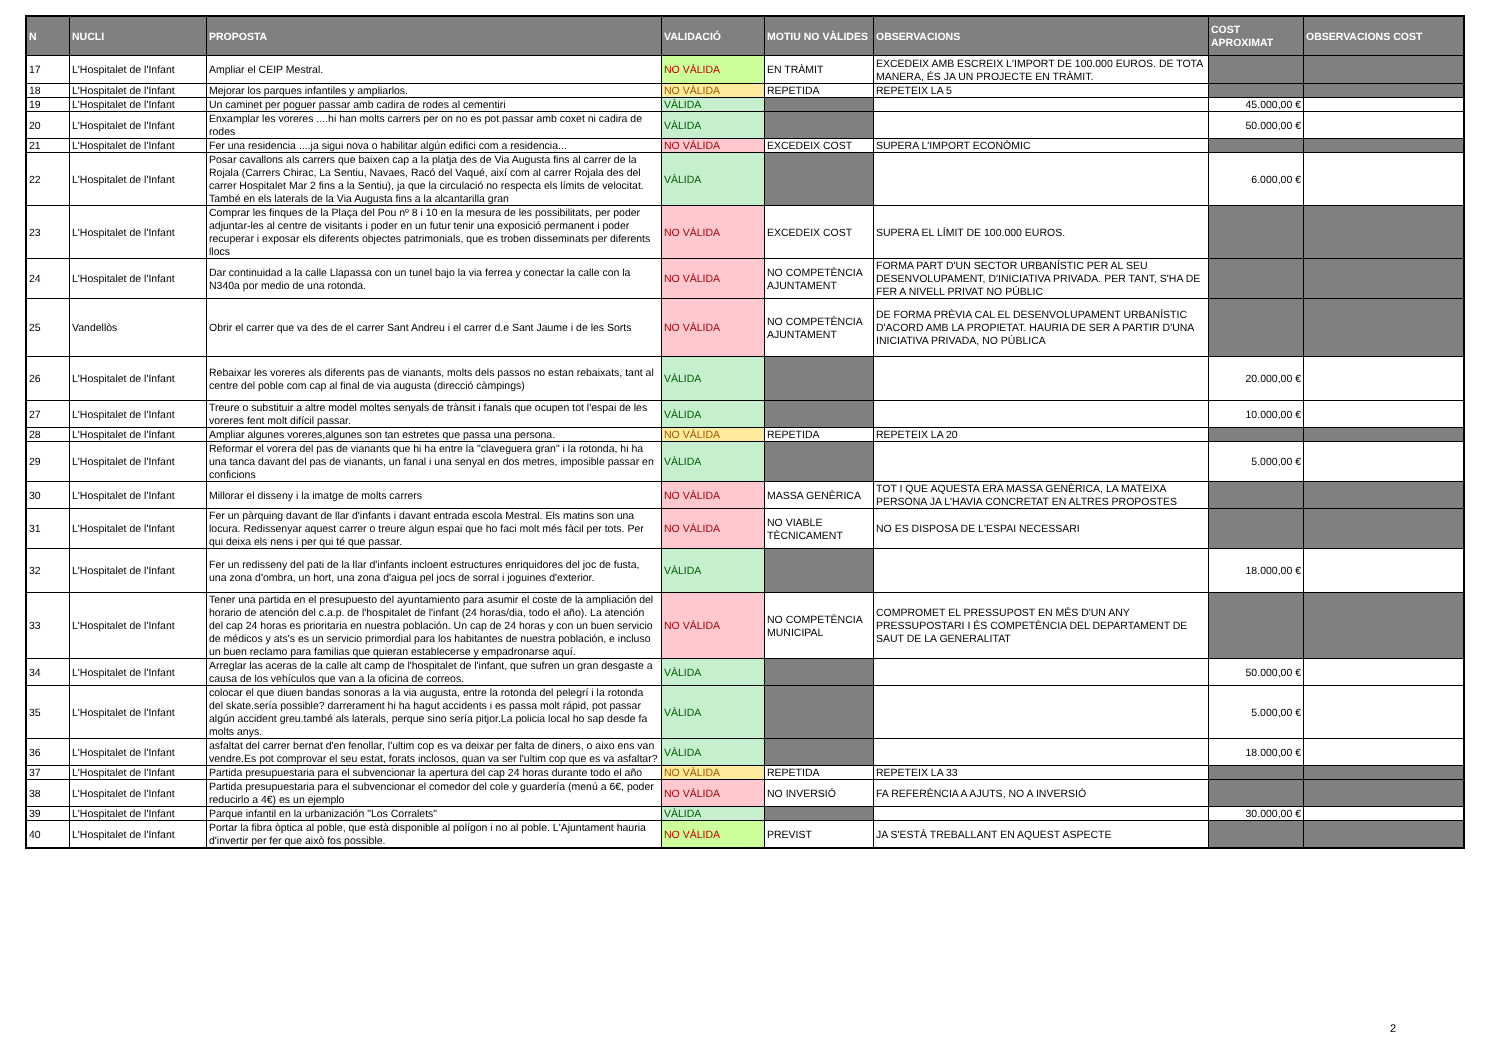| N | NUCLI | PROPOSTA | VALIDACIÓ | MOTIU NO VÀLIDES | OBSERVACIONS | COST APROXIMAT | OBSERVACIONS COST |
| --- | --- | --- | --- | --- | --- | --- | --- |
| 17 | L'Hospitalet de l'Infant | Ampliar el CEIP Mestral. | NO VÀLIDA | EN TRÀMIT | EXCEDEIX AMB ESCREIX L'IMPORT DE 100.000 EUROS. DE TOTA MANERA, ÉS JA UN PROJECTE EN TRÀMIT. | | |
| 18 | L'Hospitalet de l'Infant | Mejorar los parques infantiles y ampliarlos. | NO VÀLIDA | REPETIDA | REPETEIX LA 5 | | |
| 19 | L'Hospitalet de l'Infant | Un caminet per poguer passar amb cadira de rodes al cementiri | VÀLIDA | | | 45.000,00 € | |
| 20 | L'Hospitalet de l'Infant | Enxamplar les voreres ....hi han molts carrers per on no es pot passar amb coxet ni cadira de rodes | VÀLIDA | | | 50.000,00 € | |
| 21 | L'Hospitalet de l'Infant | Fer una residencia ....ja sigui nova o habilitar algún edifici com a residencia... | NO VÀLIDA | EXCEDEIX COST | SUPERA L'IMPORT ECONÒMIC | | |
| 22 | L'Hospitalet de l'Infant | Posar cavallons als carrers que baixen cap a la platja des de Via Augusta fins al carrer de la Rojala (Carrers Chirac, La Sentiu, Navaes, Racó del Vaqué, així com al carrer Rojala des del carrer Hospitalet Mar 2 fins a la Sentiu), ja que la circulació no respecta els límits de velocitat. També en els laterals de la Via Augusta fins a la alcantarilla gran | VÀLIDA | | | 6.000,00 € | |
| 23 | L'Hospitalet de l'Infant | Comprar les finques de la Plaça del Pou nº 8 i 10 en la mesura de les possibilitats, per poder adjuntar-les al centre de visitants i poder en un futur tenir una exposició permanent i poder recuperar i exposar els diferents objectes patrimonials, que es troben disseminats per diferents llocs | NO VÀLIDA | EXCEDEIX COST | SUPERA EL LÍMIT DE 100.000 EUROS. | | |
| 24 | L'Hospitalet de l'Infant | Dar continuidad a la calle Llapassa con un tunel bajo la via ferrea y conectar la calle con la N340a por medio de una rotonda. | NO VÀLIDA | NO COMPETÈNCIA AJUNTAMENT | FORMA PART D'UN SECTOR URBANÍSTIC PER AL SEU DESENVOLUPAMENT, D'INICIATIVA PRIVADA. PER TANT, S'HA DE FER A NIVELL PRIVAT NO PÚBLIC | | |
| 25 | Vandellòs | Obrir el carrer que va des de el carrer Sant Andreu i el carrer d.e Sant Jaume i de les Sorts | NO VÀLIDA | NO COMPETÈNCIA AJUNTAMENT | DE FORMA PRÈVIA CAL EL DESENVOLUPAMENT URBANÍSTIC D'ACORD AMB LA PROPIETAT. HAURIA DE SER A PARTIR D'UNA INICIATIVA PRIVADA, NO PÚBLICA | | |
| 26 | L'Hospitalet de l'Infant | Rebaixar les voreres als diferents pas de vianants, molts dels passos no estan rebaixats, tant al centre del poble com cap al final de via augusta (direcció càmpings) | VÀLIDA | | | 20.000,00 € | |
| 27 | L'Hospitalet de l'Infant | Treure o substituir a altre model moltes senyals de trànsit i fanals que ocupen tot l'espai de les voreres fent molt difícil passar. | VÀLIDA | | | 10.000,00 € | |
| 28 | L'Hospitalet de l'Infant | Ampliar algunes voreres,algunes son tan estretes que passa una persona. | NO VÀLIDA | REPETIDA | REPETEIX LA 20 | | |
| 29 | L'Hospitalet de l'Infant | Reformar el vorera del pas de vianants que hi ha entre la "claveguera gran" i la rotonda, hi ha una tanca davant del pas de vianants, un fanal i una senyal en dos metres, imposible passar en conficions | VÀLIDA | | | 5.000,00 € | |
| 30 | L'Hospitalet de l'Infant | Millorar el disseny i la imatge de molts carrers | NO VÀLIDA | MASSA GENÈRICA | TOT I QUE AQUESTA ERA MASSA GENÈRICA, LA MATEIXA PERSONA JA L'HAVIA CONCRETAT EN ALTRES PROPOSTES | | |
| 31 | L'Hospitalet de l'Infant | Fer un pàrquing davant de llar d'infants i davant entrada escola Mestral. Els matins son una locura. Redissenyar aquest carrer o treure algun espai que ho faci molt més fàcil per tots. Per qui deixa els nens i per qui té que passar. | NO VÀLIDA | NO VIABLE TÈCNICAMENT | NO ES DISPOSA DE L'ESPAI NECESSARI | | |
| 32 | L'Hospitalet de l'Infant | Fer un redisseny del pati de la llar d'infants incloent estructures enriquidores del joc de fusta, una zona d'ombra, un hort, una zona d'aigua pel jocs de sorral i joguines d'exterior. | VÀLIDA | | | 18.000,00 € | |
| 33 | L'Hospitalet de l'Infant | Tener una partida en el presupuesto del ayuntamiento para asumir el coste de la ampliación del horario de atención del c.a.p. de l'hospitalet de l'infant (24 horas/dia, todo el año). La atención del cap 24 horas es prioritaria en nuestra población. Un cap de 24 horas y con un buen servicio de médicos y ats's es un servicio primordial para los habitantes de nuestra población, e incluso un buen reclamo para familias que quieran establecerse y empadronarse aquí. | NO VÀLIDA | NO COMPETÈNCIA MUNICIPAL | COMPROMET EL PRESSUPOST EN MÉS D'UN ANY PRESSUPOSTARI I ÉS COMPETÈNCIA DEL DEPARTAMENT DE SAUT DE LA GENERALITAT | | |
| 34 | L'Hospitalet de l'Infant | Arreglar las aceras de la calle alt camp de l'hospitalet de l'infant, que sufren un gran desgaste a causa de los vehículos que van a la oficina de correos. | VÀLIDA | | | 50.000,00 € | |
| 35 | L'Hospitalet de l'Infant | colocar el que diuen bandas sonoras a la via augusta, entre la rotonda del pelegrí i la rotonda del skate.sería possible? darrerament hi ha hagut accidents i es passa molt rápid, pot passar algún accident greu.també als laterals, perque sino sería pitjor.La policia local ho sap desde fa molts anys. | VÀLIDA | | | 5.000,00 € | |
| 36 | L'Hospitalet de l'Infant | asfaltat del carrer bernat d'en fenollar, l'ultim cop es va deixar per falta de diners, o aixo ens van vendre.Es pot comprovar el seu estat, forats inclosos, quan va ser l'ultim cop que es va asfaltar? | VÀLIDA | | | 18.000,00 € | |
| 37 | L'Hospitalet de l'Infant | Partida presupuestaria para el subvencionar la apertura del cap 24 horas durante todo el año | NO VÀLIDA | REPETIDA | REPETEIX LA 33 | | |
| 38 | L'Hospitalet de l'Infant | Partida presupuestaria para el subvencionar el comedor del cole y guardería (menú a 6€, poder reducirlo a 4€) es un ejemplo | NO VÀLIDA | NO INVERSIÓ | FA REFERÈNCIA A AJUTS, NO A INVERSIÓ | | |
| 39 | L'Hospitalet de l'Infant | Parque infantil en la urbanización "Los Corralets" | VÀLIDA | | | 30.000,00 € | |
| 40 | L'Hospitalet de l'Infant | Portar la fibra òptica al poble, que està disponible al polígon i no al poble. L'Ajuntament hauria d'invertir per fer que això fos possible. | NO VÀLIDA | PREVIST | JA S'ESTÀ TREBALLANT EN AQUEST ASPECTE | | |
2